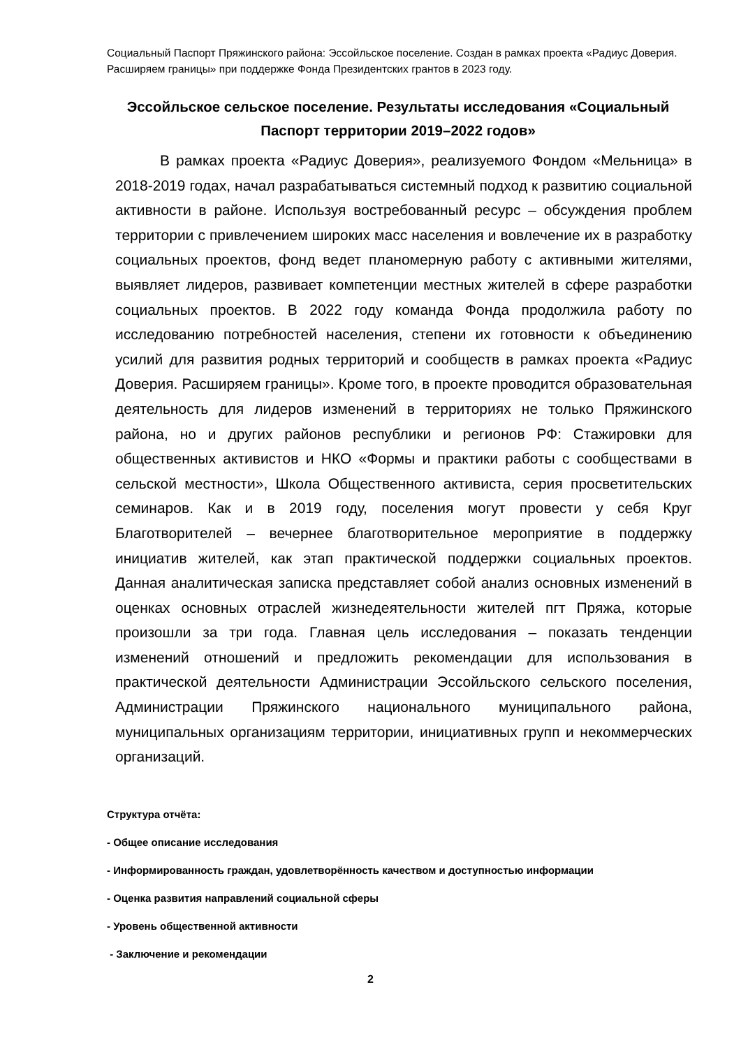Социальный Паспорт Пряжинского района: Эссойльское поселение. Создан в рамках проекта «Радиус Доверия. Расширяем границы» при поддержке Фонда Президентских грантов в 2023 году.
Эссойльское сельское поселение. Результаты исследования «Социальный Паспорт территории 2019–2022 годов»
В рамках проекта «Радиус Доверия», реализуемого Фондом «Мельница» в 2018-2019 годах, начал разрабатываться системный подход к развитию социальной активности в районе. Используя востребованный ресурс – обсуждения проблем территории с привлечением широких масс населения и вовлечение их в разработку социальных проектов, фонд ведет планомерную работу с активными жителями, выявляет лидеров, развивает компетенции местных жителей в сфере разработки социальных проектов. В 2022 году команда Фонда продолжила работу по исследованию потребностей населения, степени их готовности к объединению усилий для развития родных территорий и сообществ в рамках проекта «Радиус Доверия. Расширяем границы». Кроме того, в проекте проводится образовательная деятельность для лидеров изменений в территориях не только Пряжинского района, но и других районов республики и регионов РФ: Стажировки для общественных активистов и НКО «Формы и практики работы с сообществами в сельской местности», Школа Общественного активиста, серия просветительских семинаров. Как и в 2019 году, поселения могут провести у себя Круг Благотворителей – вечернее благотворительное мероприятие в поддержку инициатив жителей, как этап практической поддержки социальных проектов. Данная аналитическая записка представляет собой анализ основных изменений в оценках основных отраслей жизнедеятельности жителей пгт Пряжа, которые произошли за три года. Главная цель исследования – показать тенденции изменений отношений и предложить рекомендации для использования в практической деятельности Администрации Эссойльского сельского поселения, Администрации Пряжинского национального муниципального района, муниципальных организациям территории, инициативных групп и некоммерческих организаций.
Структура отчёта:
- Общее описание исследования
- Информированность граждан, удовлетворённость качеством и доступностью информации
- Оценка развития направлений социальной сферы
- Уровень общественной активности
- Заключение и рекомендации
2